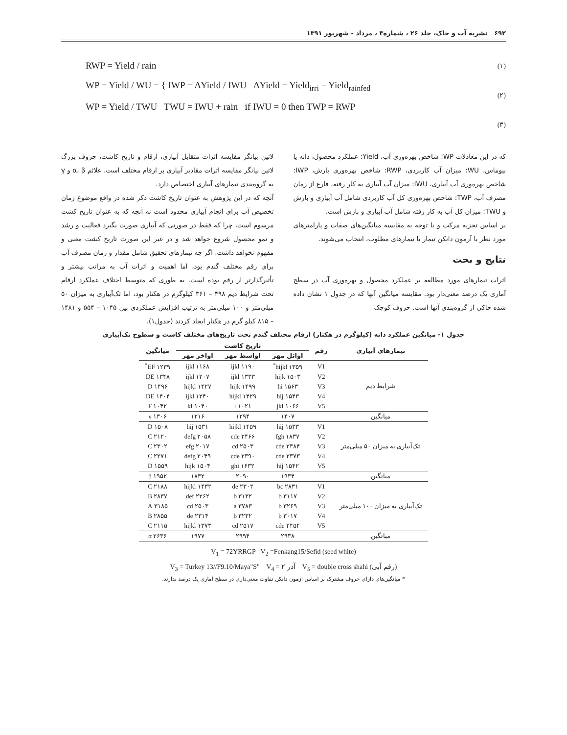۶۹۲ نشریه آب و خاک، جلد ۲۶ ، شماره۳ ، مرداد - شهریور ۱۳۹۱
RWP = Yield / rain
WP = Yield / WU = { IWP = ΔYield / IWU ΔYield = Yield<sub>irri</sub> − Yield<sub>rainfed</sub>
WP = Yield / TWU TWU = IWU + rain if IWU = 0 then TWP = RWP
(۱)
(۲)
(۳)
که در این معادلات WP: شاخص بهره‌وری آب، Yield: عملکرد محصول، دانه یا بیوماس، WU: میزان آب کاربردی، RWP: شاخص بهره‌وری بارش، IWP: شاخص بهره‌وری آب آبیاری، IWU: میزان آب آبیاری به کار رفته، فارغ از زمان مصرف آب، TWP: شاخص بهره‌وری کل آب کاربردی شامل آب آبیاری و بارش و TWU: میزان کل آب به کار رفته شامل آب آبیاری و بارش است.
بر اساس تجزیه مرکب و با توجه به مقایسه میانگین‌های صفات و پارامترهای مورد نظر با آزمون دانکن تیمار یا تیمارهای مطلوب، انتخاب می‌شوند.
نتایج و بحث
اثرات تیمارهای مورد مطالعه بر عملکرد محصول و بهره‌وری آب در سطح آماری یک درصد معنی‌دار بود. مقایسه میانگین آنها که در جدول ۱ نشان داده شده حاکی از گروه‌بندی آنها است. حروف کوچک
لاتین بیانگر مقایسه اثرات متقابل آبیاری، ارقام و تاریخ کاشت، حروف بزرگ لاتین بیانگر مقایسه اثرات مقادیر آبیاری بر ارقام مختلف است. علائم α، β و γ به گروه‌بندی تیمارهای آبیاری اختصاص دارد.
آنچه که در این پژوهش به عنوان تاریخ کاشت ذکر شده در واقع موضوع زمان تخصیص آب برای انجام آبیاری محدود است نه آنچه که به عنوان تاریخ کشت مرسوم است، چرا که فقط در صورتی که آبیاری صورت بگیرد فعالیت و رشد و نمو محصول شروع خواهد شد و در غیر این صورت تاریخ کشت معنی و مفهوم نخواهد داشت. اگر چه تیمارهای تحقیق شامل مقدار و زمان مصرف آب برای رقم مختلف گندم بود، اما اهمیت و اثرات آب به مراتب بیشتر و تأثیرگذارتر از رقم بوده است. به طوری که متوسط اختلاف عملکرد ارقام تحت شرایط دیم ۴۹۸ – ۳۶۱ کیلوگرم در هکتار بود، اما تک‌آبیاری به میزان ۵۰ میلی‌متر و ۱۰۰ میلی‌متر به ترتیب افزایش عملکردی بین ۱۰۴۵ – ۵۵۴ و ۱۴۸۱ – ۸۱۵ کیلو گرم در هکتار ایجاد کردند (جدول۱).
جدول ۱- میانگین عملکرد دانه (کیلوگرم در هکتار) ارقام مختلف گندم تحت تاریخ‌های مختلف کاشت و سطوح تک‌آبیاری
| تیمارهای آبیاری | رقم | تاریخ کاشت | | | میانگین |
| --- | --- | --- | --- | --- | --- |
| | | اوائل مهر | اواسط مهر | اواخر مهر | |
| شرایط دیم | V1 | ۱۳۵۹ hijkl<sup>*</sup> | ۱۱۹۰ ijkl | ۱۱۶۸ ijkl | ۱۲۳۹ EF<sup>*</sup> |
| | V2 | ۱۵۰۳ hijk | ۱۳۳۳ ijkl | ۱۲۰۷ ijkl | ۱۳۴۸ DE |
| | V3 | ۱۵۶۳ hi | ۱۴۹۹ hijk | ۱۴۲۷ hijkl | ۱۴۹۶ D |
| | V4 | ۱۵۴۳ hij | ۱۴۲۹ hijkl | ۱۲۴۰ ijkl | ۱۴۰۴ DE |
| | V5 | ۱۰۶۶ jkl | ۱۰۲۱ l | ۱۰۴۰ kl | ۱۰۴۲ F |
| میانگین | | ۱۴۰۷ | ۱۲۹۴ | ۱۲۱۶ | ۱۳۰۶ γ |
| تک‌آبیاری به میزان ۵۰ میلی‌متر | V1 | ۱۵۳۳ hij | ۱۴۵۹ hijkl | ۱۵۳۱ hij | ۱۵۰۸ D |
| | V2 | ۱۸۳۷ fgh | ۲۴۶۶ cde | ۲۰۵۸ defg | ۲۱۲۰ C |
| | V3 | ۲۳۸۴ cde | ۲۵۰۳ cd | ۲۰۱۷ efg | ۲۳۰۲ C |
| | V4 | ۲۳۷۳ cde | ۲۳۹۰ cde | ۲۰۴۹ defg | ۲۲۷۱ C |
| | V5 | ۱۵۴۲ hij | ۱۶۳۲ ghi | ۱۵۰۴ hijk | ۱۵۵۹ D |
| میانگین | | ۱۹۳۴ | ۲۰۹۰ | ۱۸۳۲ | ۱۹۵۲ β |
| تک‌آبیاری به میزان ۱۰۰ میلی‌متر | V1 | ۲۸۳۱ bc | ۲۳۰۲ de | ۱۴۳۲ hijkl | ۲۱۸۸ C |
| | V2 | ۳۱۱۷ b | ۳۱۳۲ b | ۲۲۶۲ def | ۲۸۳۷ B |
| | V3 | ۳۲۶۹ b | ۳۷۸۳ a | ۲۵۰۳ cd | ۳۱۸۵ A |
| | V4 | ۳۰۱۷ b | ۳۲۳۲ b | ۲۳۱۴ de | ۲۸۵۵ B |
| | V5 | ۲۴۵۴ cde | ۲۵۱۷ cd | ۱۳۷۳ hijkl | ۲۱۱۵ C |
| میانگین | | ۲۹۳۸ | ۲۹۹۴ | ۱۹۷۷ | ۲۶۳۶ α |
V<sub>1</sub> = 72YRRGP V<sub>2</sub> =Fenkang15/Sefid (seed white)
V<sub>3</sub> = Turkey 13//F9.10/Maya"S" V<sub>4</sub> = آذر ۲ V<sub>5</sub> = double cross shahi (رقم آبی)
* میانگین‌های دارای حروف مشترک بر اساس آزمون دانکن تفاوت معنی‌داری در سطح آماری یک درصد ندارند.